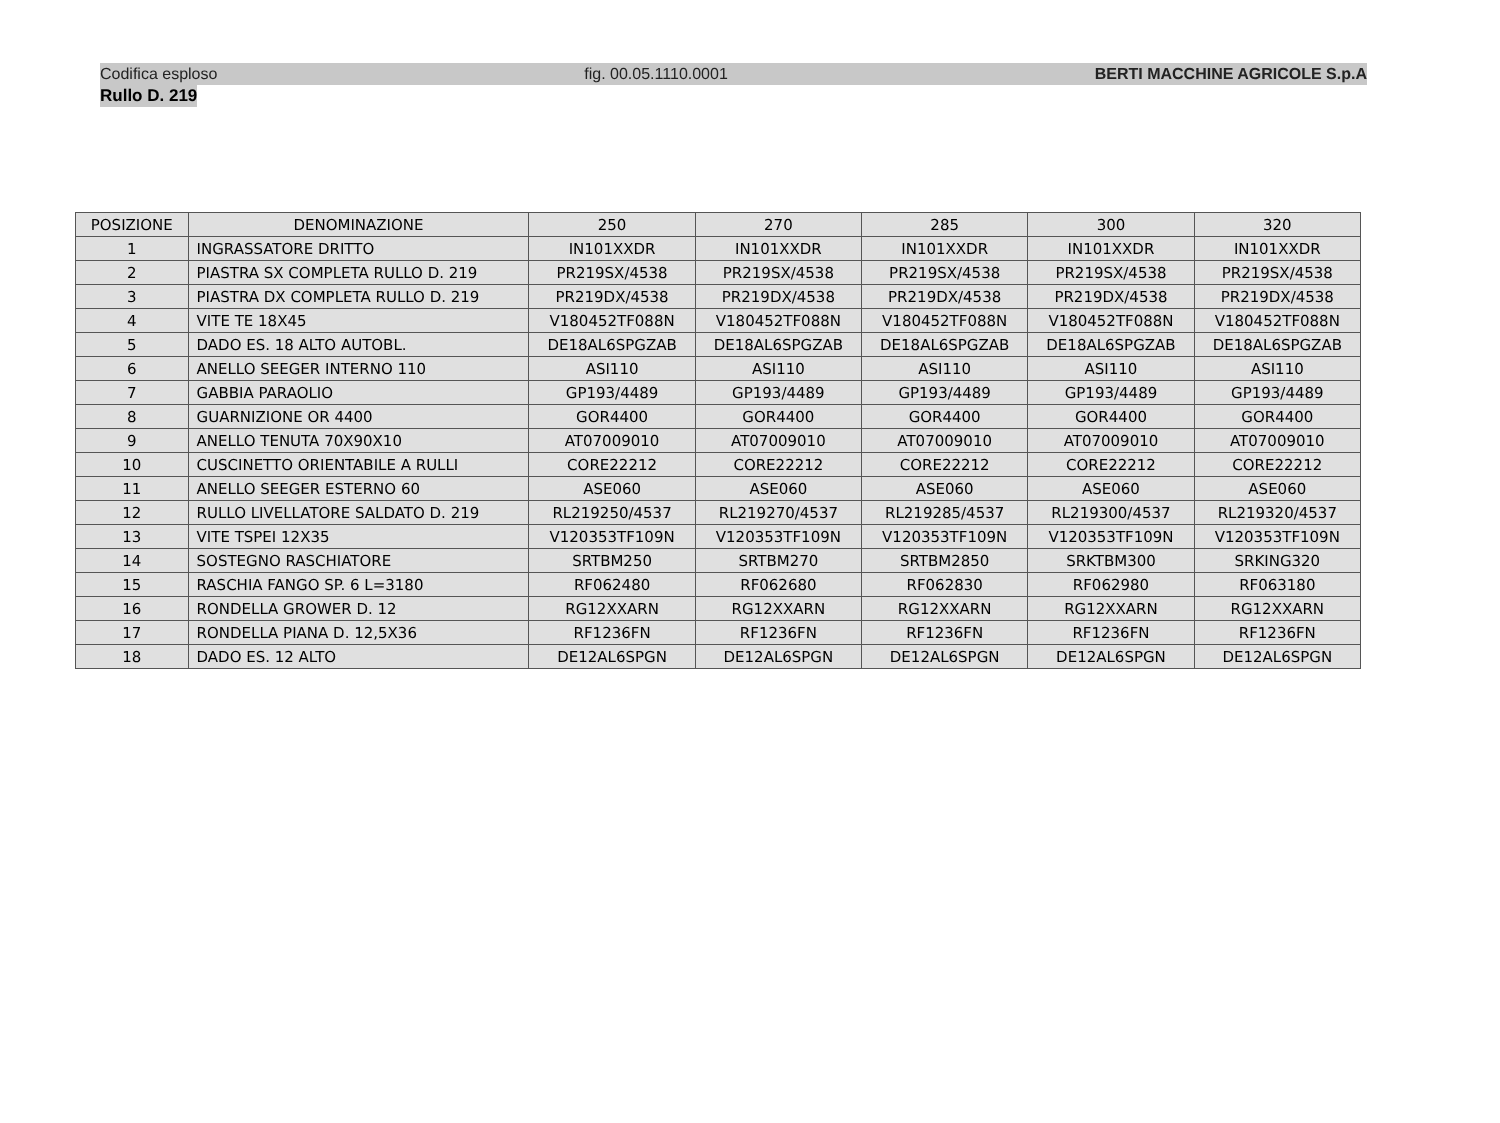Codifica esploso fig. 00.05.1110.0001 BERTI MACCHINE AGRICOLE S.p.A
Rullo D. 219
| POSIZIONE | DENOMINAZIONE | 250 | 270 | 285 | 300 | 320 |
| --- | --- | --- | --- | --- | --- | --- |
| 1 | INGRASSATORE DRITTO | IN101XXDR | IN101XXDR | IN101XXDR | IN101XXDR | IN101XXDR |
| 2 | PIASTRA SX COMPLETA RULLO D. 219 | PR219SX/4538 | PR219SX/4538 | PR219SX/4538 | PR219SX/4538 | PR219SX/4538 |
| 3 | PIASTRA DX COMPLETA RULLO D. 219 | PR219DX/4538 | PR219DX/4538 | PR219DX/4538 | PR219DX/4538 | PR219DX/4538 |
| 4 | VITE TE 18X45 | V180452TF088N | V180452TF088N | V180452TF088N | V180452TF088N | V180452TF088N |
| 5 | DADO ES. 18 ALTO AUTOBL. | DE18AL6SPGZAB | DE18AL6SPGZAB | DE18AL6SPGZAB | DE18AL6SPGZAB | DE18AL6SPGZAB |
| 6 | ANELLO SEEGER INTERNO 110 | ASI110 | ASI110 | ASI110 | ASI110 | ASI110 |
| 7 | GABBIA PARAOLIO | GP193/4489 | GP193/4489 | GP193/4489 | GP193/4489 | GP193/4489 |
| 8 | GUARNIZIONE OR 4400 | GOR4400 | GOR4400 | GOR4400 | GOR4400 | GOR4400 |
| 9 | ANELLO TENUTA 70X90X10 | AT07009010 | AT07009010 | AT07009010 | AT07009010 | AT07009010 |
| 10 | CUSCINETTO ORIENTABILE A RULLI | CORE22212 | CORE22212 | CORE22212 | CORE22212 | CORE22212 |
| 11 | ANELLO SEEGER ESTERNO 60 | ASE060 | ASE060 | ASE060 | ASE060 | ASE060 |
| 12 | RULLO LIVELLATORE SALDATO D. 219 | RL219250/4537 | RL219270/4537 | RL219285/4537 | RL219300/4537 | RL219320/4537 |
| 13 | VITE TSPEI 12X35 | V120353TF109N | V120353TF109N | V120353TF109N | V120353TF109N | V120353TF109N |
| 14 | SOSTEGNO RASCHIATORE | SRTBM250 | SRTBM270 | SRTBM2850 | SRKTBM300 | SRKING320 |
| 15 | RASCHIA FANGO SP. 6 L=3180 | RF062480 | RF062680 | RF062830 | RF062980 | RF063180 |
| 16 | RONDELLA GROWER D. 12 | RG12XXARN | RG12XXARN | RG12XXARN | RG12XXARN | RG12XXARN |
| 17 | RONDELLA PIANA D. 12,5X36 | RF1236FN | RF1236FN | RF1236FN | RF1236FN | RF1236FN |
| 18 | DADO ES. 12 ALTO | DE12AL6SPGN | DE12AL6SPGN | DE12AL6SPGN | DE12AL6SPGN | DE12AL6SPGN |